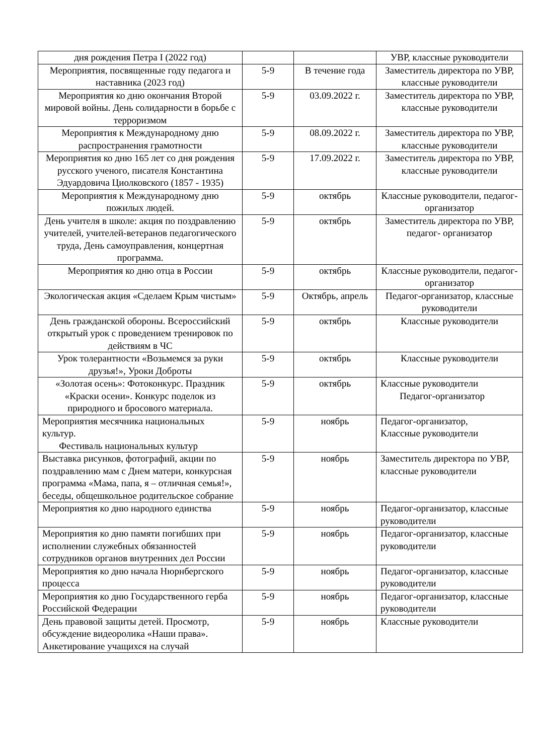| дня рождения Петра I (2022 год) | | | УВР, классные руководители |
| Мероприятия, посвященные году педагога и наставника (2023 год) | 5-9 | В течение года | Заместитель директора по УВР, классные руководители |
| Мероприятия ко дню окончания Второй мировой войны. День солидарности в борьбе с терроризмом | 5-9 | 03.09.2022 г. | Заместитель директора по УВР, классные руководители |
| Мероприятия к Международному дню распространения грамотности | 5-9 | 08.09.2022 г. | Заместитель директора по УВР, классные руководители |
| Мероприятия ко дню 165 лет со дня рождения русского ученого, писателя Константина Эдуардовича Циолковского (1857 - 1935) | 5-9 | 17.09.2022 г. | Заместитель директора по УВР, классные руководители |
| Мероприятия к Международному дню пожилых людей. | 5-9 | октябрь | Классные руководители, педагог- организатор |
| День учителя в школе: акция по поздравлению учителей, учителей-ветеранов педагогического труда, День самоуправления, концертная программа. | 5-9 | октябрь | Заместитель директора по УВР, педагог- организатор |
| Мероприятия ко дню отца в России | 5-9 | октябрь | Классные руководители, педагог- организатор |
| Экологическая акция «Сделаем Крым чистым» | 5-9 | Октябрь, апрель | Педагог-организатор, классные руководители |
| День гражданской обороны. Всероссийский открытый урок с проведением тренировок по действиям в ЧС | 5-9 | октябрь | Классные руководители |
| Урок толерантности «Возьмемся за руки друзья!», Уроки Доброты | 5-9 | октябрь | Классные руководители |
| «Золотая осень»: Фотоконкурс. Праздник «Краски осени». Конкурс поделок из природного и бросового материала. | 5-9 | октябрь | Классные руководители Педагог-организатор |
| Мероприятия месячника национальных культур. Фестиваль национальных культур | 5-9 | ноябрь | Педагог-организатор, Классные руководители |
| Выставка рисунков, фотографий, акции по поздравлению мам с Днем матери, конкурсная программа «Мама, папа, я – отличная семья!», беседы, общешкольное родительское собрание | 5-9 | ноябрь | Заместитель директора по УВР, классные руководители |
| Мероприятия ко дню народного единства | 5-9 | ноябрь | Педагог-организатор, классные руководители |
| Мероприятия ко дню памяти погибших при исполнении служебных обязанностей сотрудников органов внутренних дел России | 5-9 | ноябрь | Педагог-организатор, классные руководители |
| Мероприятия ко дню начала Нюрнбергского процесса | 5-9 | ноябрь | Педагог-организатор, классные руководители |
| Мероприятия ко дню Государственного герба Российской Федерации | 5-9 | ноябрь | Педагог-организатор, классные руководители |
| День правовой защиты детей. Просмотр, обсуждение видеоролика «Наши права». Анкетирование учащихся на случай | 5-9 | ноябрь | Классные руководители |